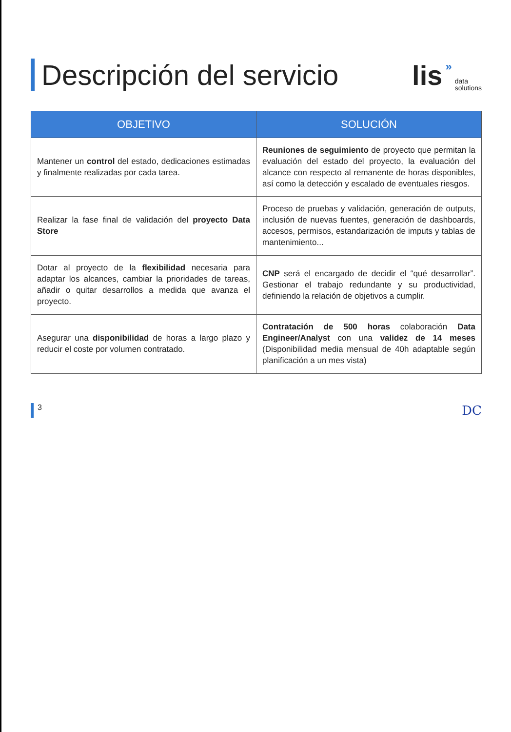Descripción del servicio
lis » data
solutions
| OBJETIVO | SOLUCIÓN |
| --- | --- |
| Mantener un control del estado, dedicaciones estimadas y finalmente realizadas por cada tarea. | Reuniones de seguimiento de proyecto que permitan la evaluación del estado del proyecto, la evaluación del alcance con respecto al remanente de horas disponibles, así como la detección y escalado de eventuales riesgos. |
| Realizar la fase final de validación del proyecto Data Store | Proceso de pruebas y validación, generación de outputs, inclusión de nuevas fuentes, generación de dashboards, accesos, permisos, estandarización de imputs y tablas de mantenimiento... |
| Dotar al proyecto de la flexibilidad necesaria para adaptar los alcances, cambiar la prioridades de tareas, añadir o quitar desarrollos a medida que avanza el proyecto. | CNP será el encargado de decidir el “qué desarrollar”. Gestionar el trabajo redundante y su productividad, definiendo la relación de objetivos a cumplir. |
| Asegurar una disponibilidad de horas a largo plazo y reducir el coste por volumen contratado. | Contratación de 500 horas colaboración Data Engineer/Analyst con una validez de 14 meses (Disponibilidad media mensual de 40h adaptable según planificación a un mes vista) |
3 DC